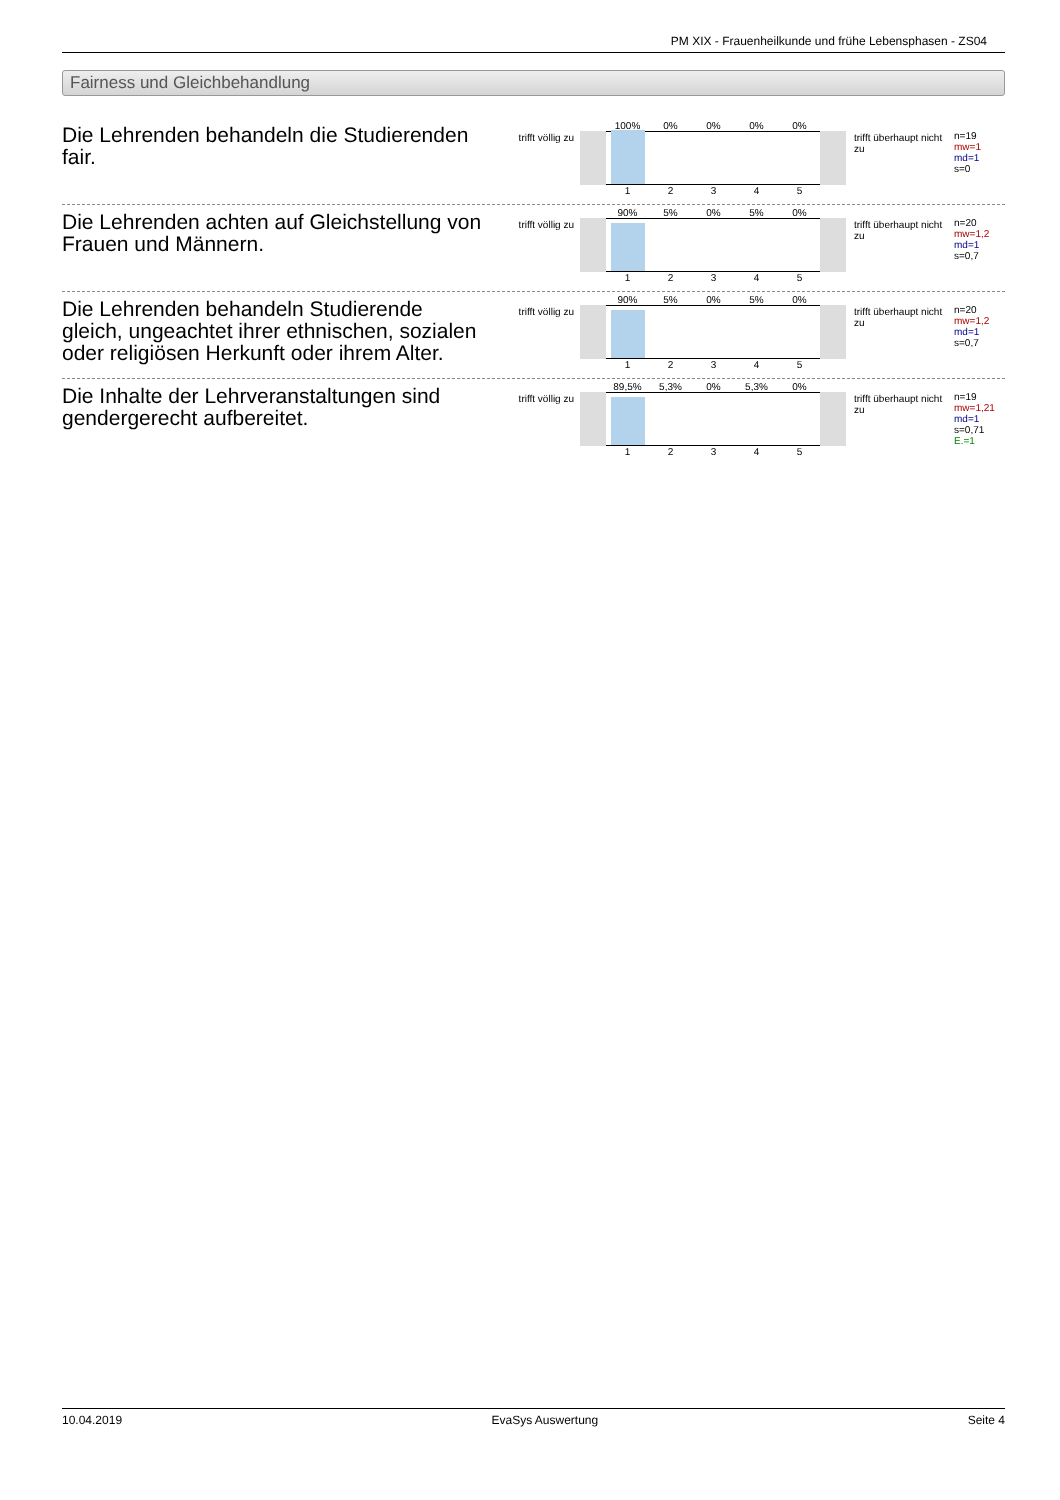PM XIX - Frauenheilkunde und frühe Lebensphasen - ZS04
Fairness und Gleichbehandlung
Die Lehrenden behandeln die Studierenden fair.
trifft völlig zu
100% 0% 0% 0% 0%
1 2 3 4 5
trifft überhaupt nicht zu
n=19
mw=1
md=1
s=0
Die Lehrenden achten auf Gleichstellung von Frauen und Männern.
trifft völlig zu
90% 5% 0% 5% 0%
1 2 3 4 5
trifft überhaupt nicht zu
n=20
mw=1,2
md=1
s=0,7
Die Lehrenden behandeln Studierende gleich, ungeachtet ihrer ethnischen, sozialen oder religiösen Herkunft oder ihrem Alter.
trifft völlig zu
90% 5% 0% 5% 0%
1 2 3 4 5
trifft überhaupt nicht zu
n=20
mw=1,2
md=1
s=0,7
Die Inhalte der Lehrveranstaltungen sind gendergerecht aufbereitet.
trifft völlig zu
89,5% 5,3% 0% 5,3% 0%
1 2 3 4 5
trifft überhaupt nicht zu
n=19
mw=1,21
md=1
s=0,71
E.=1
10.04.2019 EvaSys Auswertung Seite 4